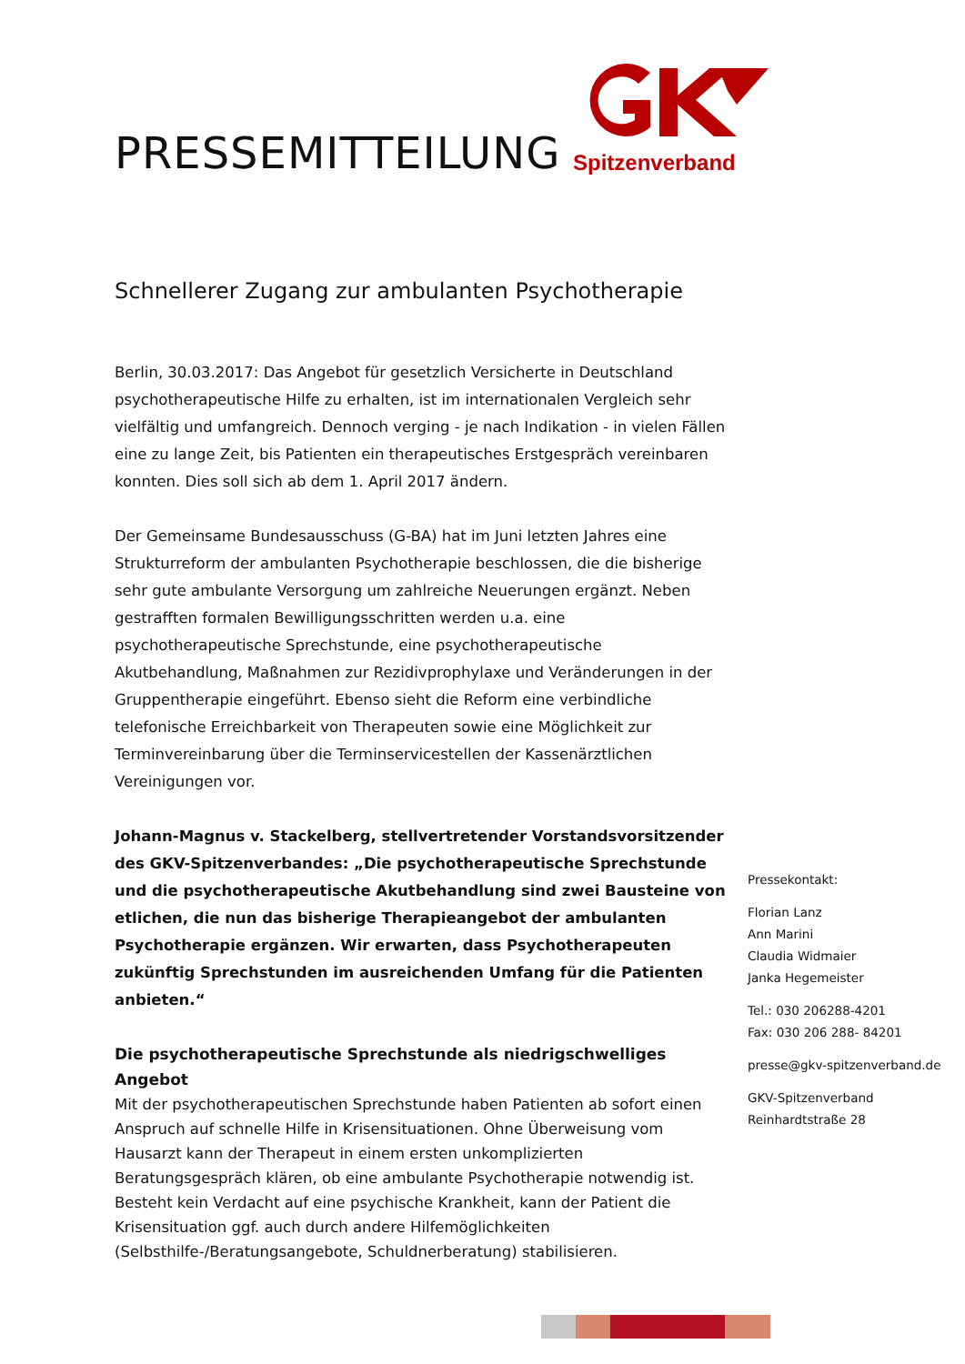PRESSEMITTEILUNG
Spitzenverband
Schnellerer Zugang zur ambulanten Psychotherapie
Berlin, 30.03.2017: Das Angebot für gesetzlich Versicherte in Deutschland psychotherapeutische Hilfe zu erhalten, ist im internationalen Vergleich sehr vielfältig und umfangreich. Dennoch verging - je nach Indikation - in vielen Fällen eine zu lange Zeit, bis Patienten ein therapeutisches Erstgespräch vereinbaren konnten. Dies soll sich ab dem 1. April 2017 ändern.
Der Gemeinsame Bundesausschuss (G-BA) hat im Juni letzten Jahres eine Strukturreform der ambulanten Psychotherapie beschlossen, die die bisherige sehr gute ambulante Versorgung um zahlreiche Neuerungen ergänzt. Neben gestrafften formalen Bewilligungsschritten werden u.a. eine psychotherapeutische Sprechstunde, eine psychotherapeutische Akutbehandlung, Maßnahmen zur Rezidivprophylaxe und Veränderungen in der Gruppentherapie eingeführt. Ebenso sieht die Reform eine verbindliche telefonische Erreichbarkeit von Therapeuten sowie eine Möglichkeit zur Terminvereinbarung über die Terminservicestellen der Kassenärztlichen Vereinigungen vor.
Johann-Magnus v. Stackelberg, stellvertretender Vorstandsvorsitzender des GKV-Spitzenverbandes: „Die psychotherapeutische Sprechstunde und die psychotherapeutische Akutbehandlung sind zwei Bausteine von etlichen, die nun das bisherige Therapieangebot der ambulanten Psychotherapie ergänzen. Wir erwarten, dass Psychotherapeuten zukünftig Sprechstunden im ausreichenden Umfang für die Patienten anbieten.“
Die psychotherapeutische Sprechstunde als niedrigschwelliges Angebot
Mit der psychotherapeutischen Sprechstunde haben Patienten ab sofort einen Anspruch auf schnelle Hilfe in Krisensituationen. Ohne Überweisung vom Hausarzt kann der Therapeut in einem ersten unkomplizierten Beratungsgespräch klären, ob eine ambulante Psychotherapie notwendig ist. Besteht kein Verdacht auf eine psychische Krankheit, kann der Patient die Krisensituation ggf. auch durch andere Hilfemöglichkeiten (Selbsthilfe-/Beratungsangebote, Schuldnerberatung) stabilisieren.
Pressekontakt:
Florian Lanz
Ann Marini
Claudia Widmaier
Janka Hegemeister
Tel.: 030 206288-4201
Fax: 030 206 288- 84201
presse@gkv-spitzenverband.de
GKV-Spitzenverband
Reinhardtstraße 28